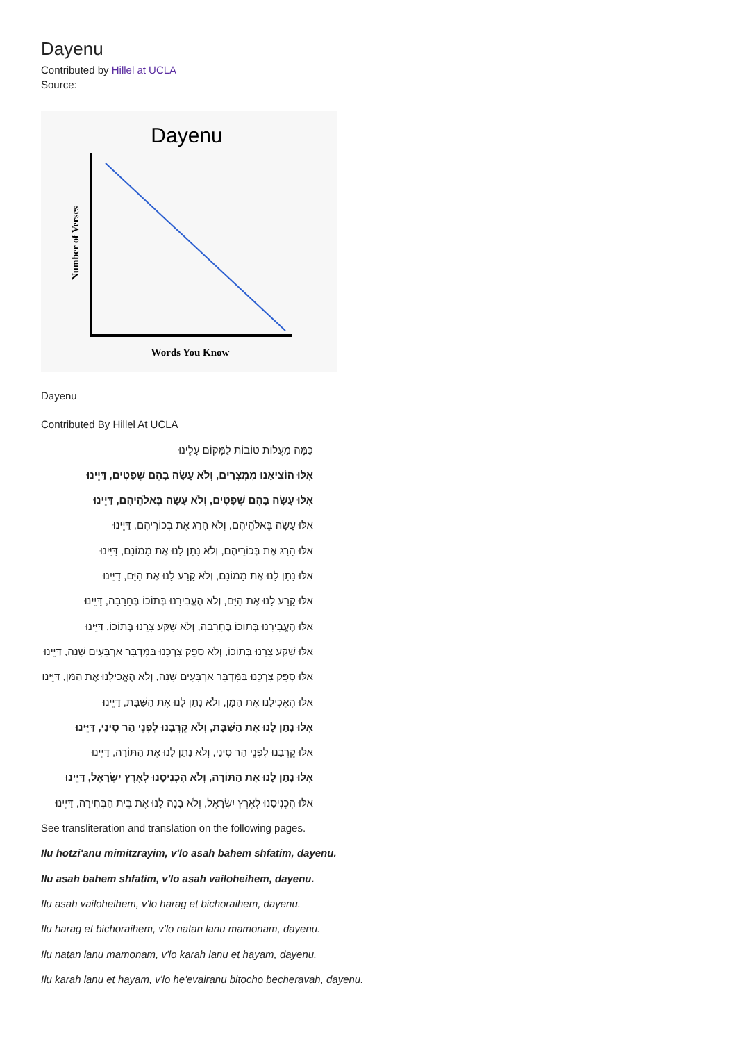Dayenu
Contributed by Hillel at UCLA
Source:
Dayenu
Number of Verses
Words You Know
Dayenu
Contributed By Hillel At UCLA
כַּמָּה מַעֲלוֹת טוֹבוֹת לַמָּקוֹם עָלֵינוּ
אִלּוּ הוֹצִיאָנוּ מִמִּצְרַיִם, וְלֹא עָשָׂה בָּהֶם שְׁפָטִים, דַּיֵּינוּ
אִלּוּ עָשָׂה בָּהֶם שְׁפָטִים, וְלֹא עָשָׂה בֵּאלֹהֵיהֶם, דַּיֵּינוּ
אִלּוּ עָשָׂה בֵּאלֹהֵיהֶם, וְלֹא הָרַג אֶת בְּכוֹרֵיהֶם, דַּיֵּינוּ
אִלּוּ הָרַג אֶת בְּכוֹרֵיהֶם, וְלֹא נָתַן לָנוּ אֶת מָמוֹנָם, דַּיֵּינוּ
אִלּוּ נָתַן לָנוּ אֶת מָמוֹנָם, וְלֹא קָרַע לָנוּ אֶת הַיָּם, דַּיֵּינוּ
אִלּוּ קָרַע לָנוּ אֶת הַיָּם, וְלֹא הֶעֱבִירָנוּ בְּתוֹכוֹ בֶּחָרָבָה, דַּיֵּינוּ
אִלּוּ הֶעֱבִירָנוּ בְּתוֹכוֹ בֶּחָרָבָה, וְלֹא שִׁקַּע צָרֵנוּ בְּתוֹכוֹ, דַּיֵּינוּ
אִלּוּ שִׁקַּע צָרֵנוּ בְּתוֹכוֹ, וְלֹא סִפֵּק צָרְכֵּנוּ בַּמִּדְבָּר אַרְבָּעִים שָׁנָה, דַּיֵּינוּ
אִלּוּ סִפֵּק צָרְכֵּנוּ בַּמִּדְבָּר אַרְבָּעִים שָׁנָה, וְלֹא הֶאֱכִילָנוּ אֶת הַמָּן, דַּיֵּינוּ
אִלּוּ הֶאֱכִילָנוּ אֶת הַמָּן, וְלֹא נָתַן לָנוּ אֶת הַשַּׁבָּת, דַּיֵּינוּ
אִלּוּ נָתַן לָנוּ אֶת הַשַּׁבָּת, וְלֹא קֵרְבָנוּ לִפְנֵי הַר סִינַי, דַּיֵּינוּ
אִלּוּ קֵרְבָנוּ לִפְנֵי הַר סִינַי, וְלֹא נָתַן לָנוּ אֶת הַתּוֹרָה, דַּיֵּינוּ
אִלּוּ נָתַן לָנוּ אֶת הַתּוֹרָה, וְלֹא הִכְנִיסָנוּ לְאֶרֶץ יִשְׂרָאֵל, דַּיֵּינוּ
אִלּוּ הִכְנִיסָנוּ לְאֶרֶץ יִשְׂרָאֵל, וְלֹא בָנָה לָנוּ אֶת בֵּית הַבְּחִירָה, דַּיֵּינוּ
See transliteration and translation on the following pages.
Ilu hotzi'anu mimitzrayim, v'lo asah bahem shfatim, dayenu.
Ilu asah bahem shfatim, v'lo asah vailoheihem, dayenu.
Ilu asah vailoheihem, v'lo harag et bichoraihem, dayenu.
Ilu harag et bichoraihem, v'lo natan lanu mamonam, dayenu.
Ilu natan lanu mamonam, v'lo karah lanu et hayam, dayenu.
Ilu karah lanu et hayam, v'lo he'evairanu bitocho becheravah, dayenu.